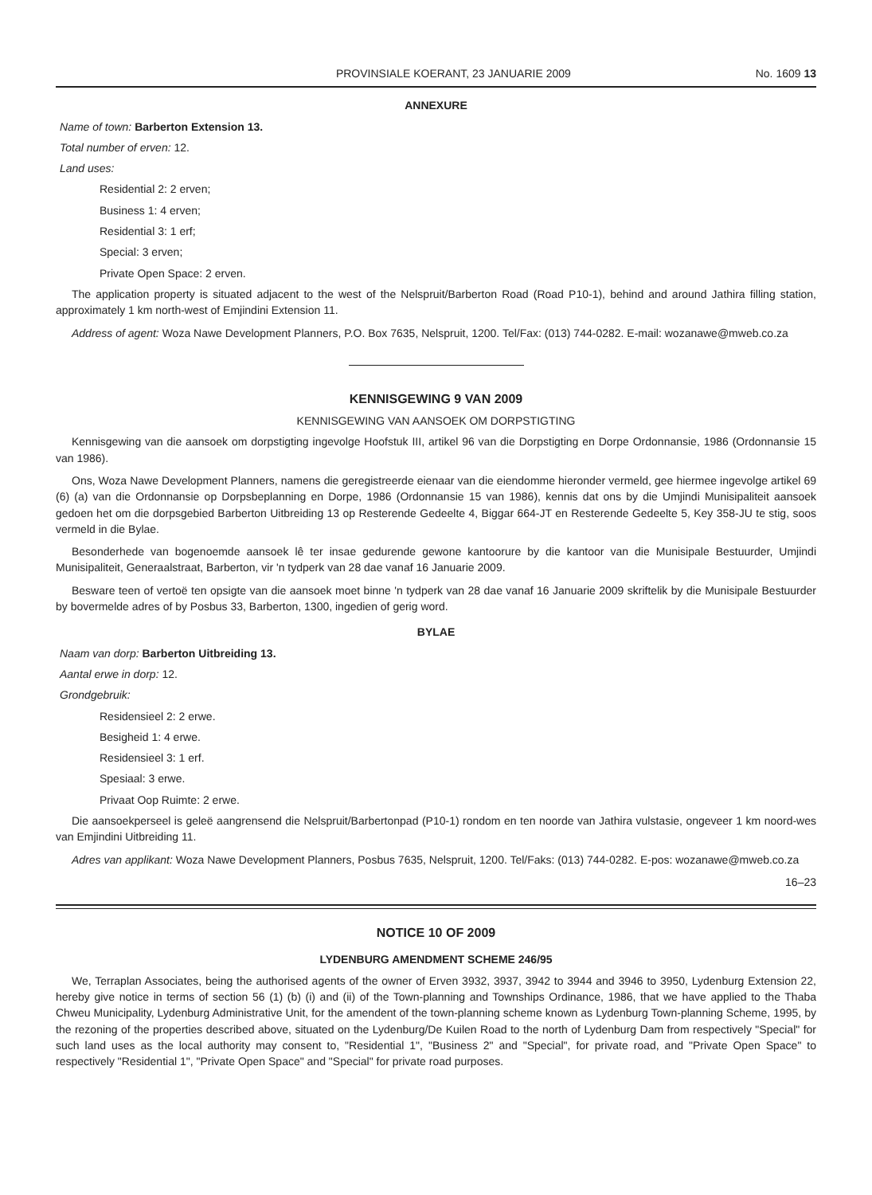PROVINSIALE KOERANT, 23 JANUARIE 2009 No. 1609 13
ANNEXURE
Name of town: Barberton Extension 13.
Total number of erven: 12.
Land uses:
Residential 2: 2 erven;
Business 1: 4 erven;
Residential 3: 1 erf;
Special: 3 erven;
Private Open Space: 2 erven.
The application property is situated adjacent to the west of the Nelspruit/Barberton Road (Road P10-1), behind and around Jathira filling station, approximately 1 km north-west of Emjindini Extension 11.
Address of agent: Woza Nawe Development Planners, P.O. Box 7635, Nelspruit, 1200. Tel/Fax: (013) 744-0282. E-mail: wozanawe@mweb.co.za
KENNISGEWING 9 VAN 2009
KENNISGEWING VAN AANSOEK OM DORPSTIGTING
Kennisgewing van die aansoek om dorpstigting ingevolge Hoofstuk III, artikel 96 van die Dorpstigting en Dorpe Ordonnansie, 1986 (Ordonnansie 15 van 1986).
Ons, Woza Nawe Development Planners, namens die geregistreerde eienaar van die eiendomme hieronder vermeld, gee hiermee ingevolge artikel 69 (6) (a) van die Ordonnansie op Dorpsbeplanning en Dorpe, 1986 (Ordonnansie 15 van 1986), kennis dat ons by die Umjindi Munisipaliteit aansoek gedoen het om die dorpsgebied Barberton Uitbreiding 13 op Resterende Gedeelte 4, Biggar 664-JT en Resterende Gedeelte 5, Key 358-JU te stig, soos vermeld in die Bylae.
Besonderhede van bogenoemde aansoek lê ter insae gedurende gewone kantoorure by die kantoor van die Munisipale Bestuurder, Umjindi Munisipaliteit, Generaalstraat, Barberton, vir 'n tydperk van 28 dae vanaf 16 Januarie 2009.
Besware teen of vertoë ten opsigte van die aansoek moet binne 'n tydperk van 28 dae vanaf 16 Januarie 2009 skriftelik by die Munisipale Bestuurder by bovermelde adres of by Posbus 33, Barberton, 1300, ingedien of gerig word.
BYLAE
Naam van dorp: Barberton Uitbreiding 13.
Aantal erwe in dorp: 12.
Grondgebruik:
Residensieel 2: 2 erwe.
Besigheid 1: 4 erwe.
Residensieel 3: 1 erf.
Spesiaal: 3 erwe.
Privaat Oop Ruimte: 2 erwe.
Die aansoekperseel is geleë aangrensend die Nelspruit/Barbertonpad (P10-1) rondom en ten noorde van Jathira vulstasie, ongeveer 1 km noord-wes van Emjindini Uitbreiding 11.
Adres van applikant: Woza Nawe Development Planners, Posbus 7635, Nelspruit, 1200. Tel/Faks: (013) 744-0282. E-pos: wozanawe@mweb.co.za
16–23
NOTICE 10 OF 2009
LYDENBURG AMENDMENT SCHEME 246/95
We, Terraplan Associates, being the authorised agents of the owner of Erven 3932, 3937, 3942 to 3944 and 3946 to 3950, Lydenburg Extension 22, hereby give notice in terms of section 56 (1) (b) (i) and (ii) of the Town-planning and Townships Ordinance, 1986, that we have applied to the Thaba Chweu Municipality, Lydenburg Administrative Unit, for the amendent of the town-planning scheme known as Lydenburg Town-planning Scheme, 1995, by the rezoning of the properties described above, situated on the Lydenburg/De Kuilen Road to the north of Lydenburg Dam from respectively "Special" for such land uses as the local authority may consent to, "Residential 1", "Business 2" and "Special", for private road, and "Private Open Space" to respectively "Residential 1", "Private Open Space" and "Special" for private road purposes.